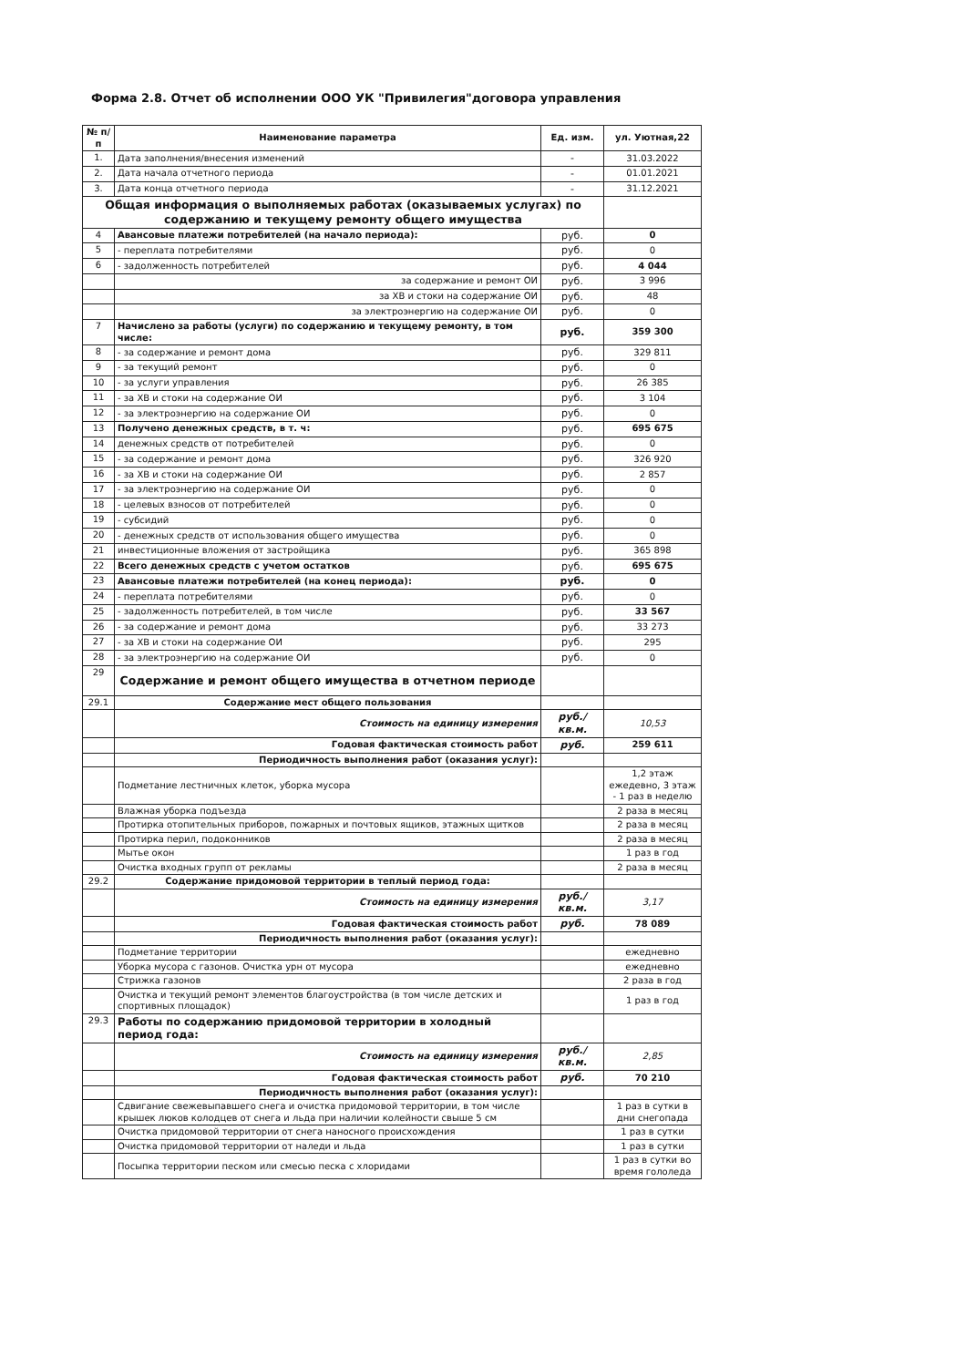Форма 2.8. Отчет об исполнении ООО УК "Привилегия"договора управления
| № п/п | Наименование параметра | Ед. изм. | ул. Уютная,22 |
| --- | --- | --- | --- |
| 1. | Дата заполнения/внесения изменений | - | 31.03.2022 |
| 2. | Дата начала отчетного периода | - | 01.01.2021 |
| 3. | Дата конца отчетного периода | - | 31.12.2021 |
| Общая информация о выполняемых работах (оказываемых услугах) по содержанию и текущему ремонту общего имущества | | | |
| 4 | Авансовые платежи потребителей (на начало периода): | руб. | 0 |
| 5 | - переплата потребителями | руб. | 0 |
| 6 | - задолженность потребителей | руб. | 4 044 |
| | за содержание и ремонт ОИ | руб. | 3 996 |
| | за ХВ и стоки на содержание ОИ | руб. | 48 |
| | за электроэнергию на содержание ОИ | руб. | 0 |
| 7 | Начислено за работы (услуги) по содержанию и текущему ремонту, в том числе: | руб. | 359 300 |
| 8 | - за содержание и ремонт дома | руб. | 329 811 |
| 9 | - за текущий ремонт | руб. | 0 |
| 10 | - за услуги управления | руб. | 26 385 |
| 11 | - за ХВ и стоки на содержание ОИ | руб. | 3 104 |
| 12 | - за электроэнергию на содержание ОИ | руб. | 0 |
| 13 | Получено денежных средств, в т. ч: | руб. | 695 675 |
| 14 | денежных средств от потребителей | руб. | 0 |
| 15 | - за содержание и ремонт дома | руб. | 326 920 |
| 16 | - за ХВ и стоки на содержание ОИ | руб. | 2 857 |
| 17 | - за электроэнергию на содержание ОИ | руб. | 0 |
| 18 | - целевых взносов от потребителей | руб. | 0 |
| 19 | - субсидий | руб. | 0 |
| 20 | - денежных средств от использования общего имущества | руб. | 0 |
| 21 | инвестиционные вложения от застройщика | руб. | 365 898 |
| 22 | Всего денежных средств с учетом остатков | руб. | 695 675 |
| 23 | Авансовые платежи потребителей (на конец периода): | руб. | 0 |
| 24 | - переплата потребителями | руб. | 0 |
| 25 | - задолженность потребителей, в том числе | руб. | 33 567 |
| 26 | - за содержание и ремонт дома | руб. | 33 273 |
| 27 | - за ХВ и стоки на содержание ОИ | руб. | 295 |
| 28 | - за электроэнергию на содержание ОИ | руб. | 0 |
| 29 | Содержание и ремонт общего имущества в отчетном периоде | | |
| 29.1 | Содержание мест общего пользования | | |
| | Стоимость на единицу измерения | руб./кв.м. | 10,53 |
| | Годовая фактическая стоимость работ | руб. | 259 611 |
| | Периодичность выполнения работ (оказания услуг): | | |
| | Подметание лестничных клеток, уборка мусора | | 1,2 этаж ежедевно, 3 этаж - 1 раз в неделю |
| | Влажная уборка подъезда | | 2 раза в месяц |
| | Протирка отопительных приборов, пожарных и почтовых ящиков, этажных щитков | | 2 раза в месяц |
| | Протирка перил, подоконников | | 2 раза в месяц |
| | Мытье окон | | 1 раз в год |
| | Очистка входных групп от рекламы | | 2 раза в месяц |
| 29.2 | Содержание придомовой территории в теплый период года: | | |
| | Стоимость на единицу измерения | руб./кв.м. | 3,17 |
| | Годовая фактическая стоимость работ | руб. | 78 089 |
| | Периодичность выполнения работ (оказания услуг): | | |
| | Подметание территории | | ежедневно |
| | Уборка мусора с газонов. Очистка урн от мусора | | ежедневно |
| | Стрижка газонов | | 2 раза в год |
| | Очистка и текущий ремонт элементов благоустройства (в том числе детских и спортивных площадок) | | 1 раз в год |
| 29.3 | Работы по содержанию придомовой территории в холодный период года: | | |
| | Стоимость на единицу измерения | руб./кв.м. | 2,85 |
| | Годовая фактическая стоимость работ | руб. | 70 210 |
| | Периодичность выполнения работ (оказания услуг): | | |
| | Сдвигание свежевыпавшего снега и очистка придомовой территории, в том числе крышек люков колодцев от снега и льда при наличии колейности свыше 5 см | | 1 раз в сутки в дни снегопада |
| | Очистка придомовой территории от снега наносного происхождения | | 1 раз в сутки |
| | Очистка придомовой территории от наледи и льда | | 1 раз в сутки |
| | Посыпка территории песком или смесью песка с хлоридами | | 1 раз в сутки во время гололеда |